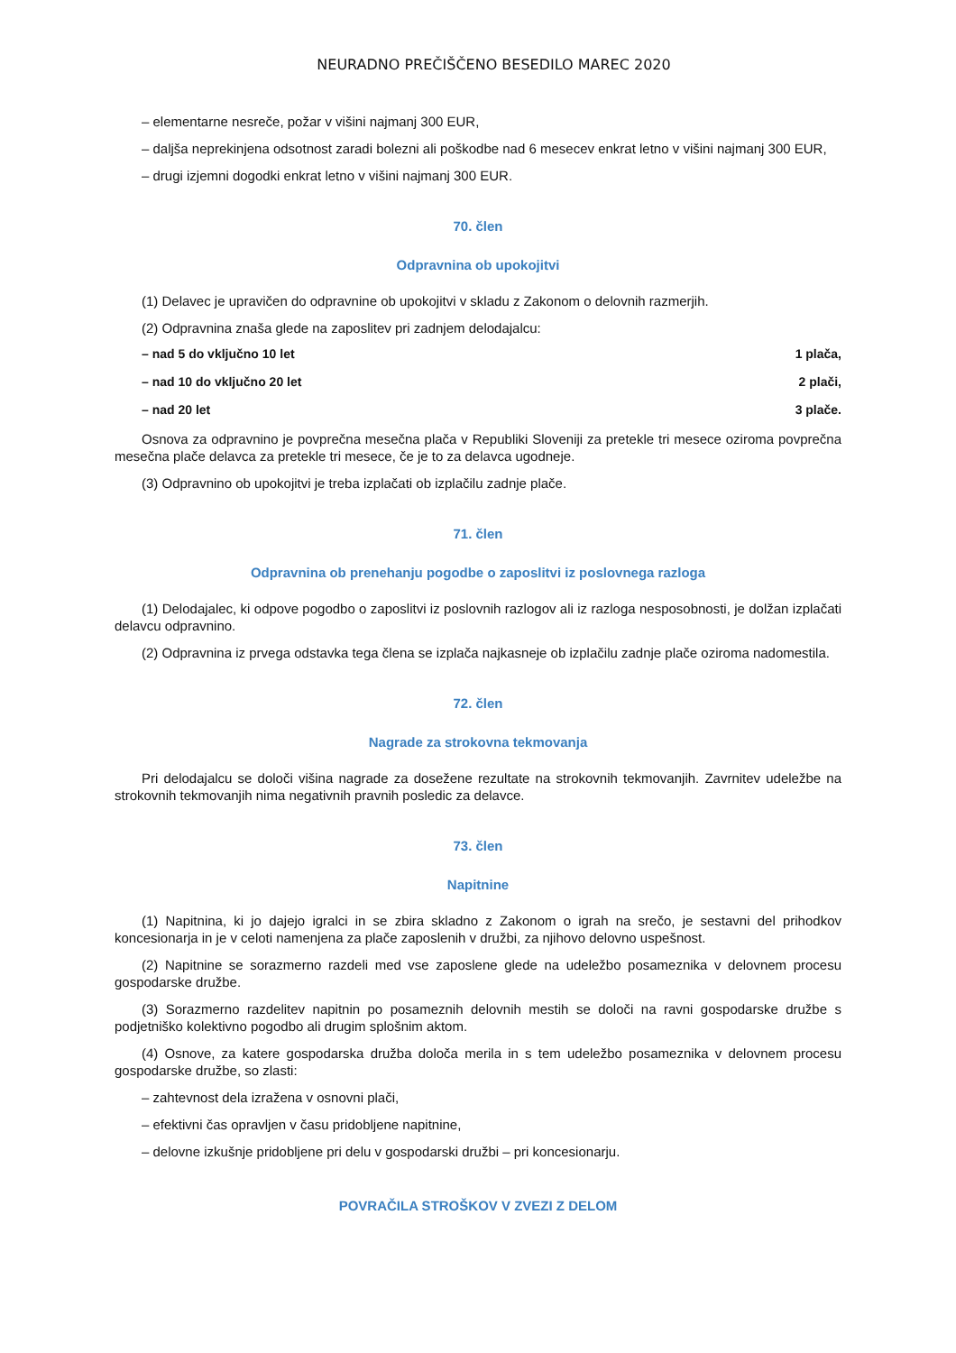NEURADNO PREČIŠČENO BESEDILO MAREC 2020
– elementarne nesreče, požar v višini najmanj 300 EUR,
– daljša neprekinjena odsotnost zaradi bolezni ali poškodbe nad 6 mesecev enkrat letno v višini najmanj 300 EUR,
– drugi izjemni dogodki enkrat letno v višini najmanj 300 EUR.
70. člen
Odpravnina ob upokojitvi
(1) Delavec je upravičen do odpravnine ob upokojitvi v skladu z Zakonom o delovnih razmerjih.
(2) Odpravnina znaša glede na zaposlitev pri zadnjem delodajalcu:
– nad 5 do vključno 10 let 1 plača,
– nad 10 do vključno 20 let 2 plači,
– nad 20 let 3 plače.
Osnova za odpravnino je povprečna mesečna plača v Republiki Sloveniji za pretekle tri mesece oziroma povprečna mesečna plače delavca za pretekle tri mesece, če je to za delavca ugodneje.
(3) Odpravnino ob upokojitvi je treba izplačati ob izplačilu zadnje plače.
71. člen
Odpravnina ob prenehanju pogodbe o zaposlitvi iz poslovnega razloga
(1) Delodajalec, ki odpove pogodbo o zaposlitvi iz poslovnih razlogov ali iz razloga nesposobnosti, je dolžan izplačati delavcu odpravnino.
(2) Odpravnina iz prvega odstavka tega člena se izplača najkasneje ob izplačilu zadnje plače oziroma nadomestila.
72. člen
Nagrade za strokovna tekmovanja
Pri delodajalcu se določi višina nagrade za dosežene rezultate na strokovnih tekmovanjih. Zavrnitev udeležbe na strokovnih tekmovanjih nima negativnih pravnih posledic za delavce.
73. člen
Napitnine
(1) Napitnina, ki jo dajejo igralci in se zbira skladno z Zakonom o igrah na srečo, je sestavni del prihodkov koncesionarja in je v celoti namenjena za plače zaposlenih v družbi, za njihovo delovno uspešnost.
(2) Napitnine se sorazmerno razdeli med vse zaposlene glede na udeležbo posameznika v delovnem procesu gospodarske družbe.
(3) Sorazmerno razdelitev napitnin po posameznih delovnih mestih se določi na ravni gospodarske družbe s podjetniško kolektivno pogodbo ali drugim splošnim aktom.
(4) Osnove, za katere gospodarska družba določa merila in s tem udeležbo posameznika v delovnem procesu gospodarske družbe, so zlasti:
– zahtevnost dela izražena v osnovni plači,
– efektivni čas opravljen v času pridobljene napitnine,
– delovne izkušnje pridobljene pri delu v gospodarski družbi – pri koncesionarju.
POVRAČILA STROŠKOV V ZVEZI Z DELOM